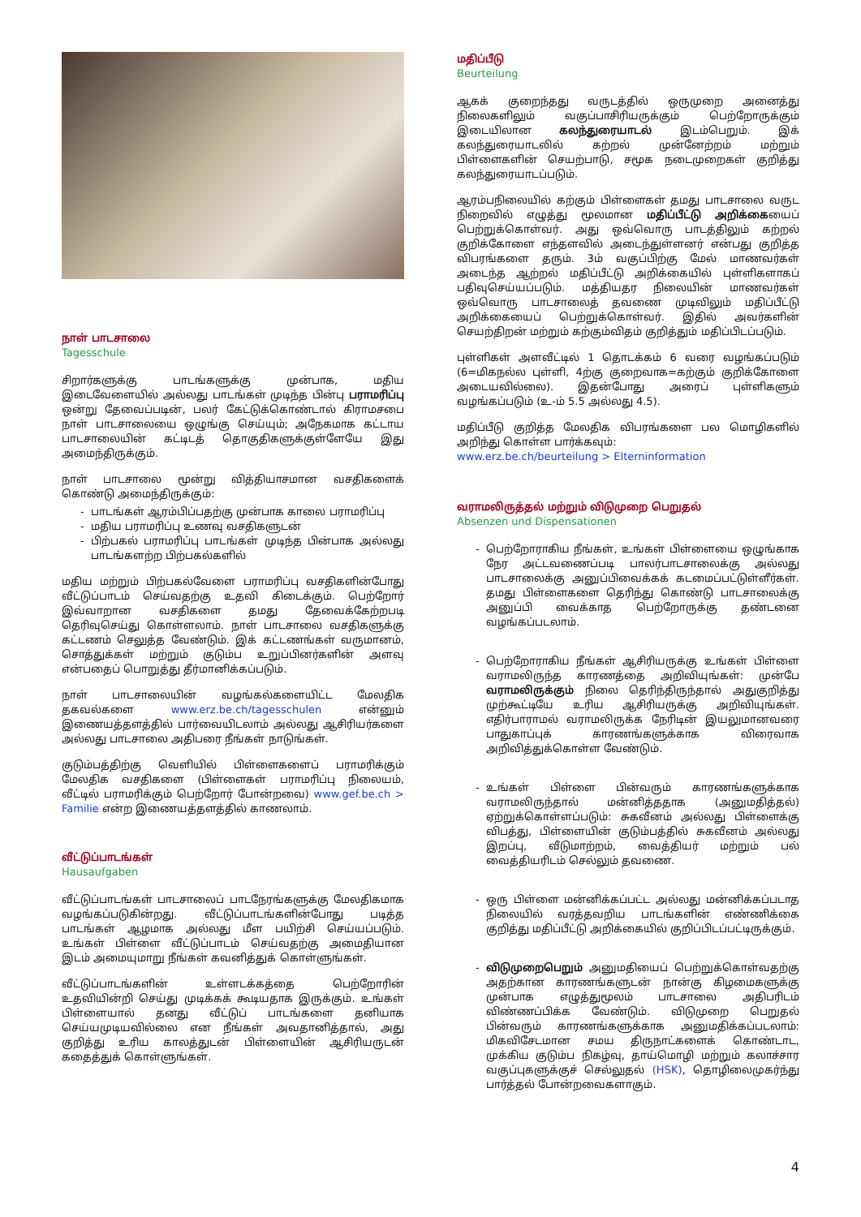நாள் பாடசாலை
Tagesschule
சிறார்களுக்கு பாடங்களுக்கு முன்பாக, மதிய இடைவேளையில் அல்லது பாடங்கள் முடிந்த பின்பு பராமரிப்பு ஒன்று தேவைப்படின், பலர் கேட்டுக்கொண்டால் கிராமசபை நாள் பாடசாலையை ஒழுங்கு செய்யும்; அநேகமாக கட்டாய பாடசாலையின் கட்டிடத் தொகுதிகளுக்குள்ளேயே இது அமைந்திருக்கும்.
நாள் பாடசாலை மூன்று வித்தியாசமான வசதிகளைக் கொண்டு அமைந்திருக்கும்:
பாடங்கள் ஆரம்பிப்பதற்கு முன்பாக காலை பராமரிப்பு
மதிய பராமரிப்பு உணவு வசதிகளுடன்
பிற்பகல் பராமரிப்பு பாடங்கள் முடிந்த பின்பாக அல்லது பாடங்களற்ற பிற்பகல்களில்
மதிய மற்றும் பிற்பகல்வேளை பராமரிப்பு வசதிகளின்போது வீட்டுப்பாடம் செய்வதற்கு உதவி கிடைக்கும். பெற்றோர் இவ்வாறான வசதிகளை தமது தேவைக்கேற்றபடி தெரிவுசெய்து கொள்ளலாம். நாள் பாடசாலை வசதிகளுக்கு கட்டணம் செலுத்த வேண்டும். இக் கட்டணங்கள் வருமானம், சொத்துக்கள் மற்றும் குடும்ப உறுப்பினர்களின் அளவு என்பதைப் பொறுத்து தீர்மானிக்கப்படும்.
நாள் பாடசாலையின் வழங்கல்களையிட்ட மேலதிக தகவல்களை www.erz.be.ch/tagesschulen என்னும் இணையத்தளத்தில் பார்வையிடலாம் அல்லது ஆசிரியர்களை அல்லது பாடசாலை அதிபரை நீங்கள் நாடுங்கள்.
குடும்பத்திற்கு வெளியில் பிள்ளைகளைப் பராமரிக்கும் மேலதிக வசதிகளை (பிள்ளைகள் பராமரிப்பு நிலையம், வீட்டில் பராமரிக்கும் பெற்றோர் போன்றவை) www.gef.be.ch > Familie என்ற இணையத்தளத்தில் காணலாம்.
வீட்டுப்பாடங்கள்
Hausaufgaben
வீட்டுப்பாடங்கள் பாடசாலைப் பாடநேரங்களுக்கு மேலதிகமாக வழங்கப்படுகின்றது. வீட்டுப்பாடங்களின்போது படித்த பாடங்கள் ஆழமாக அல்லது மீள பயிற்சி செய்யப்படும். உங்கள் பிள்ளை வீட்டுப்பாடம் செய்வதற்கு அமைதியான இடம் அமையுமாறு நீங்கள் கவனித்துக் கொள்ளுங்கள்.
வீட்டுப்பாடங்களின் உள்ளடக்கத்தை பெற்றோரின் உதவியின்றி செய்து முடிக்கக் கூடியதாக இருக்கும். உங்கள் பிள்ளையால் தனது வீட்டுப் பாடங்களை தனியாக செய்யமுடியவில்லை என நீங்கள் அவதானித்தால், அது குறித்து உரிய காலத்துடன் பிள்ளையின் ஆசிரியருடன் கதைத்துக் கொள்ளுங்கள்.
மதிப்பீடு
Beurteilung
ஆகக் குறைந்தது வருடத்தில் ஒருமுறை அனைத்து நிலைகளிலும் வகுப்பாசிரியருக்கும் பெற்றோருக்கும் இடையிலான கலந்துரையாடல் இடம்பெறும். இக் கலந்துரையாடலில் கற்றல் முன்னேற்றம் மற்றும் பிள்ளைகளின் செயற்பாடு, சமூக நடைமுறைகள் குறித்து கலந்துரையாடப்படும்.
ஆரம்பநிலையில் கற்கும் பிள்ளைகள் தமது பாடசாலை வருட நிறைவில் எழுத்து மூலமான மதிப்பீட்டு அறிக்கையைப் பெற்றுக்கொள்வர். அது ஒவ்வொரு பாடத்திலும் கற்றல் குறிக்கோளை எந்தளவில் அடைந்துள்ளனர் என்பது குறித்த விபரங்களை தரும். 3ம் வகுப்பிற்கு மேல் மாணவர்கள் அடைந்த ஆற்றல் மதிப்பீட்டு அறிக்கையில் புள்ளிகளாகப் பதிவுசெய்யப்படும். மத்தியதர நிலையின் மாணவர்கள் ஒவ்வொரு பாடசாலைத் தவணை முடிவிலும் மதிப்பீட்டு அறிக்கையைப் பெற்றுக்கொள்வர். இதில் அவர்களின் செயற்திறன் மற்றும் கற்கும்விதம் குறித்தும் மதிப்பிடப்படும்.
புள்ளிகள் அளவீட்டில் 1 தொடக்கம் 6 வரை வழங்கப்படும் (6=மிகநல்ல புள்ளி, 4ற்கு குறைவாக=கற்கும் குறிக்கோளை அடையவில்லை). இதன்போது அரைப் புள்ளிகளும் வழங்கப்படும் (உ-ம் 5.5 அல்லது 4.5).
மதிப்பீடு குறித்த மேலதிக விபரங்களை பல மொழிகளில் அறிந்து கொள்ள பார்க்கவும்:
www.erz.be.ch/beurteilung > Elterninformation
வராமலிருத்தல் மற்றும் விடுமுறை பெறுதல்
Absenzen und Dispensationen
பெற்றோராகிய நீங்கள், உங்கள் பிள்ளையை ஒழுங்காக நேர அட்டவணைப்படி பாலர்பாடசாலைக்கு அல்லது பாடசாலைக்கு அனுப்பிவைக்கக் கடமைப்பட்டுள்ளீர்கள். தமது பிள்ளைகளை தெரிந்து கொண்டு பாடசாலைக்கு அனுப்பி வைக்காத பெற்றோருக்கு தண்டனை வழங்கப்படலாம்.
பெற்றோராகிய நீங்கள் ஆசிரியருக்கு உங்கள் பிள்ளை வராமலிருந்த காரணத்தை அறிவியுங்கள்: முன்பே வராமலிருக்கும் நிலை தெரிந்திருந்தால் அதுகுறித்து முற்கூட்டியே உரிய ஆசிரியருக்கு அறிவியுங்கள். எதிர்பாராமல் வராமலிருக்க நேரிடின் இயலுமானவரை பாதுகாப்புக் காரணங்களுக்காக விரைவாக அறிவித்துக்கொள்ள வேண்டும்.
உங்கள் பிள்ளை பின்வரும் காரணங்களுக்காக வராமலிருந்தால் மன்னித்ததாக (அனுமதித்தல்) ஏற்றுக்கொள்ளப்படும்: சுகவீனம் அல்லது பிள்ளைக்கு விபத்து, பிள்ளையின் குடும்பத்தில் சுகவீனம் அல்லது இறப்பு, வீடுமாற்றம், வைத்தியர் மற்றும் பல் வைத்தியரிடம் செல்லும் தவணை.
ஒரு பிள்ளை மன்னிக்கப்பட்ட அல்லது மன்னிக்கப்படாத நிலையில் வரத்தவறிய பாடங்களின் எண்ணிக்கை குறித்து மதிப்பீட்டு அறிக்கையில் குறிப்பிடப்பட்டிருக்கும்.
விடுமுறைபெறும் அனுமதியைப் பெற்றுக்கொள்வதற்கு அதற்கான காரணங்களுடன் நான்கு கிழமைகளுக்கு முன்பாக எழுத்துமூலம் பாடசாலை அதிபரிடம் விண்ணப்பிக்க வேண்டும். விடுமுறை பெறுதல் பின்வரும் காரணங்களுக்காக அனுமதிக்கப்படலாம்: மிகவிசேடமான சமய திருநாட்களைக் கொண்டாட, முக்கிய குடும்ப நிகழ்வு, தாய்மொழி மற்றும் கலாச்சார வகுப்புகளுக்குச் செல்லுதல் (HSK), தொழிலைமுகர்ந்து பார்த்தல் போன்றவைகளாகும்.
4